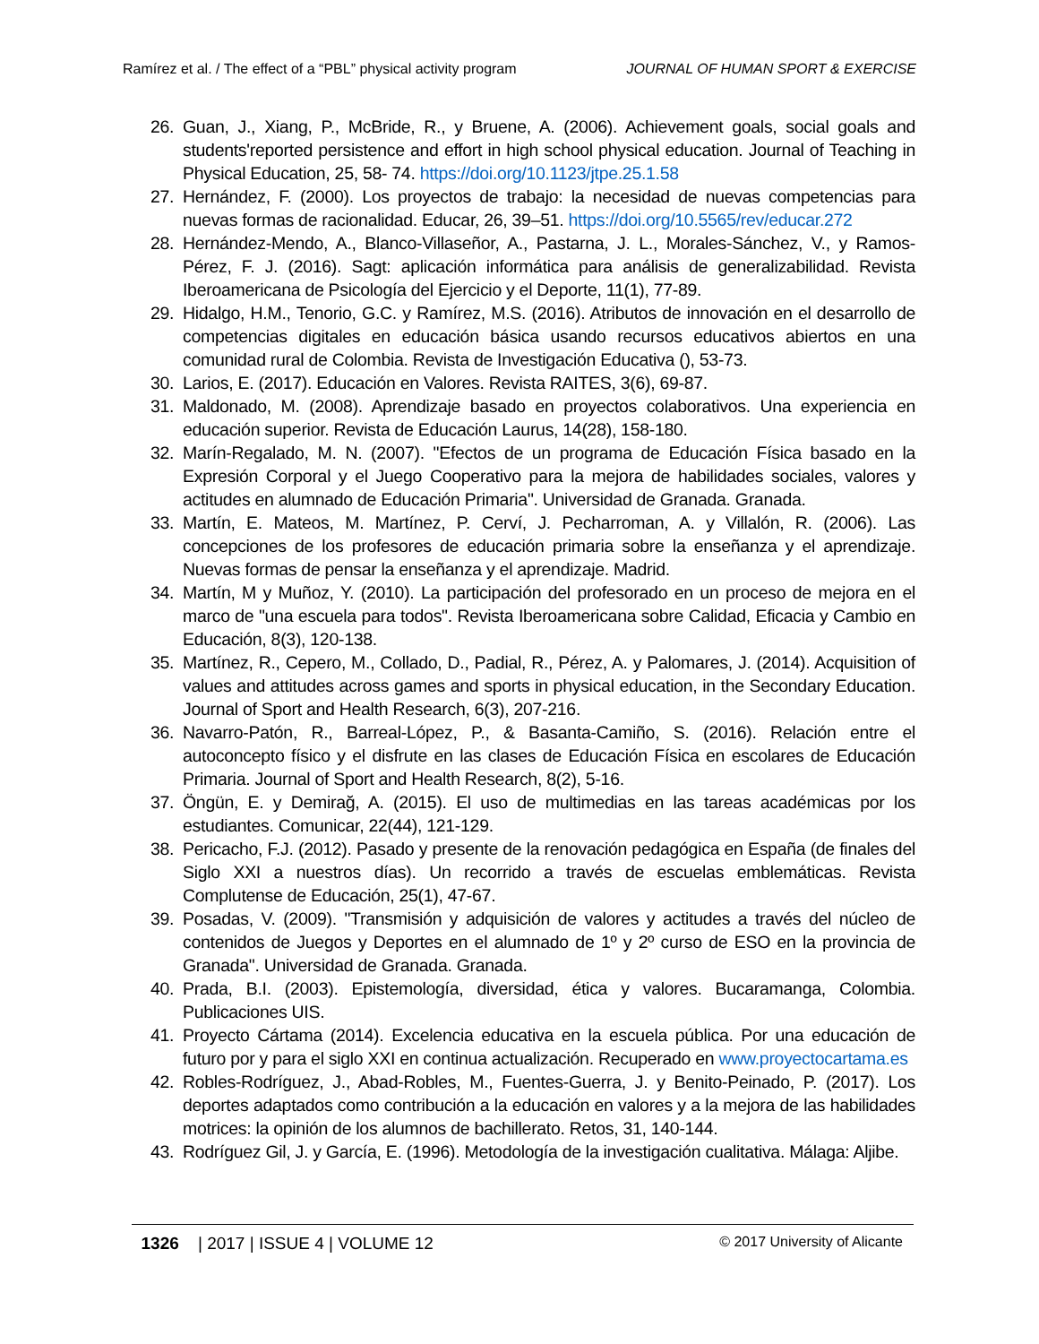Ramírez et al. / The effect of a “PBL” physical activity program JOURNAL OF HUMAN SPORT & EXERCISE
26. Guan, J., Xiang, P., McBride, R., y Bruene, A. (2006). Achievement goals, social goals and students'reported persistence and effort in high school physical education. Journal of Teaching in Physical Education, 25, 58- 74. https://doi.org/10.1123/jtpe.25.1.58
27. Hernández, F. (2000). Los proyectos de trabajo: la necesidad de nuevas competencias para nuevas formas de racionalidad. Educar, 26, 39–51. https://doi.org/10.5565/rev/educar.272
28. Hernández-Mendo, A., Blanco-Villaseñor, A., Pastarna, J. L., Morales-Sánchez, V., y Ramos-Pérez, F. J. (2016). Sagt: aplicación informática para análisis de generalizabilidad. Revista Iberoamericana de Psicología del Ejercicio y el Deporte, 11(1), 77-89.
29. Hidalgo, H.M., Tenorio, G.C. y Ramírez, M.S. (2016). Atributos de innovación en el desarrollo de competencias digitales en educación básica usando recursos educativos abiertos en una comunidad rural de Colombia. Revista de Investigación Educativa (), 53-73.
30. Larios, E. (2017). Educación en Valores. Revista RAITES, 3(6), 69-87.
31. Maldonado, M. (2008). Aprendizaje basado en proyectos colaborativos. Una experiencia en educación superior. Revista de Educación Laurus, 14(28), 158-180.
32. Marín-Regalado, M. N. (2007). "Efectos de un programa de Educación Física basado en la Expresión Corporal y el Juego Cooperativo para la mejora de habilidades sociales, valores y actitudes en alumnado de Educación Primaria". Universidad de Granada. Granada.
33. Martín, E. Mateos, M. Martínez, P. Cerví, J. Pecharroman, A. y Villalón, R. (2006). Las concepciones de los profesores de educación primaria sobre la enseñanza y el aprendizaje. Nuevas formas de pensar la enseñanza y el aprendizaje. Madrid.
34. Martín, M y Muñoz, Y. (2010). La participación del profesorado en un proceso de mejora en el marco de "una escuela para todos". Revista Iberoamericana sobre Calidad, Eficacia y Cambio en Educación, 8(3), 120-138.
35. Martínez, R., Cepero, M., Collado, D., Padial, R., Pérez, A. y Palomares, J. (2014). Acquisition of values and attitudes across games and sports in physical education, in the Secondary Education. Journal of Sport and Health Research, 6(3), 207-216.
36. Navarro-Patón, R., Barreal-López, P., & Basanta-Camiño, S. (2016). Relación entre el autoconcepto físico y el disfrute en las clases de Educación Física en escolares de Educación Primaria. Journal of Sport and Health Research, 8(2), 5-16.
37. Öngün, E. y Demirağ, A. (2015). El uso de multimedias en las tareas académicas por los estudiantes. Comunicar, 22(44), 121-129.
38. Pericacho, F.J. (2012). Pasado y presente de la renovación pedagógica en España (de finales del Siglo XXI a nuestros días). Un recorrido a través de escuelas emblemáticas. Revista Complutense de Educación, 25(1), 47-67.
39. Posadas, V. (2009). "Transmisión y adquisición de valores y actitudes a través del núcleo de contenidos de Juegos y Deportes en el alumnado de 1º y 2º curso de ESO en la provincia de Granada". Universidad de Granada. Granada.
40. Prada, B.I. (2003). Epistemología, diversidad, ética y valores. Bucaramanga, Colombia. Publicaciones UIS.
41. Proyecto Cártama (2014). Excelencia educativa en la escuela pública. Por una educación de futuro por y para el siglo XXI en continua actualización. Recuperado en www.proyectocartama.es
42. Robles-Rodríguez, J., Abad-Robles, M., Fuentes-Guerra, J. y Benito-Peinado, P. (2017). Los deportes adaptados como contribución a la educación en valores y a la mejora de las habilidades motrices: la opinión de los alumnos de bachillerato. Retos, 31, 140-144.
43. Rodríguez Gil, J. y García, E. (1996). Metodología de la investigación cualitativa. Málaga: Aljibe.
1326 | 2017 | ISSUE 4 | VOLUME 12 © 2017 University of Alicante